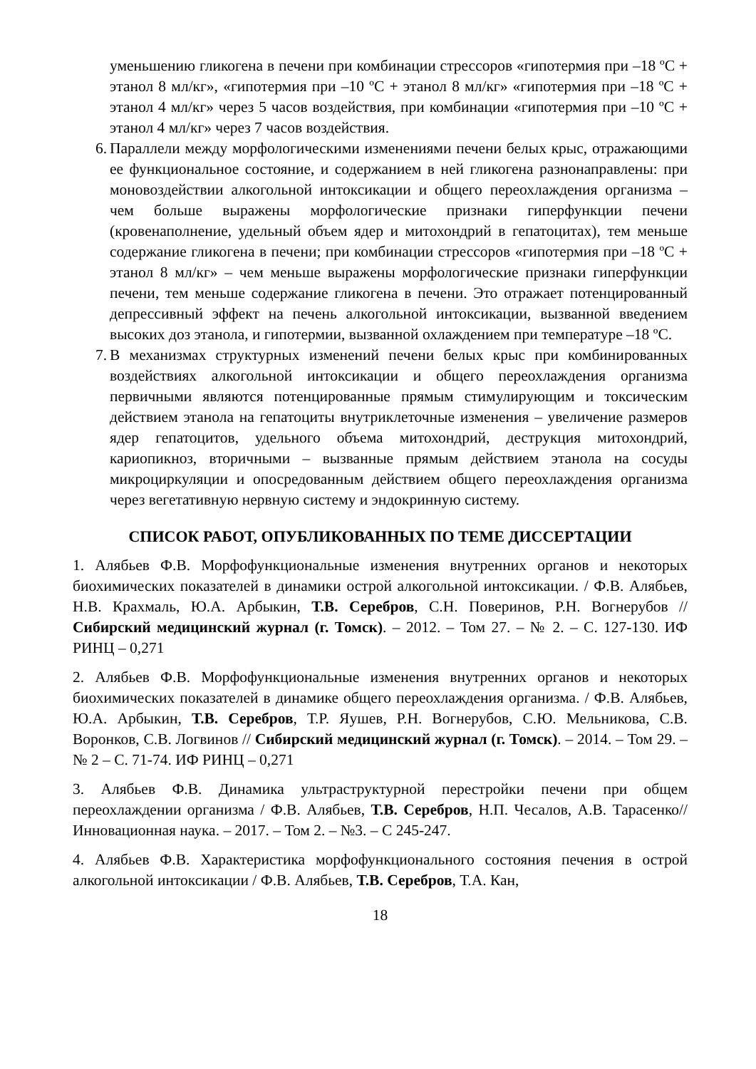уменьшению гликогена в печени при комбинации стрессоров «гипотермия при –18 ºС + этанол 8 мл/кг», «гипотермия при –10 ºС + этанол 8 мл/кг» «гипотермия при –18 ºС + этанол 4 мл/кг» через 5 часов воздействия, при комбинации «гипотермия при –10 ºС + этанол 4 мл/кг» через 7 часов воздействия.
6. Параллели между морфологическими изменениями печени белых крыс, отражающими ее функциональное состояние, и содержанием в ней гликогена разнонаправлены: при моновоздействии алкогольной интоксикации и общего переохлаждения организма – чем больше выражены морфологические признаки гиперфункции печени (кровенаполнение, удельный объем ядер и митохондрий в гепатоцитах), тем меньше содержание гликогена в печени; при комбинации стрессоров «гипотермия при –18 ºС + этанол 8 мл/кг» – чем меньше выражены морфологические признаки гиперфункции печени, тем меньше содержание гликогена в печени. Это отражает потенцированный депрессивный эффект на печень алкогольной интоксикации, вызванной введением высоких доз этанола, и гипотермии, вызванной охлаждением при температуре –18 ºС.
7. В механизмах структурных изменений печени белых крыс при комбинированных воздействиях алкогольной интоксикации и общего переохлаждения организма первичными являются потенцированные прямым стимулирующим и токсическим действием этанола на гепатоциты внутриклеточные изменения – увеличение размеров ядер гепатоцитов, удельного объема митохондрий, деструкция митохондрий, кариопикноз, вторичными – вызванные прямым действием этанола на сосуды микроциркуляции и опосредованным действием общего переохлаждения организма через вегетативную нервную систему и эндокринную систему.
СПИСОК РАБОТ, ОПУБЛИКОВАННЫХ ПО ТЕМЕ ДИССЕРТАЦИИ
1. Алябьев Ф.В. Морфофункциональные изменения внутренних органов и некоторых биохимических показателей в динамики острой алкогольной интоксикации. / Ф.В. Алябьев, Н.В. Крахмаль, Ю.А. Арбыкин, Т.В. Серебров, С.Н. Поверинов, Р.Н. Вогнерубов // Сибирский медицинский журнал (г. Томск). – 2012. – Том 27. – № 2. – С. 127-130. ИФ РИНЦ – 0,271
2. Алябьев Ф.В. Морфофункциональные изменения внутренних органов и некоторых биохимических показателей в динамике общего переохлаждения организма. / Ф.В. Алябьев, Ю.А. Арбыкин, Т.В. Серебров, Т.Р. Яушев, Р.Н. Вогнерубов, С.Ю. Мельникова, С.В. Воронков, С.В. Логвинов // Сибирский медицинский журнал (г. Томск). – 2014. – Том 29. – № 2 – С. 71-74. ИФ РИНЦ – 0,271
3. Алябьев Ф.В. Динамика ультраструктурной перестройки печени при общем переохлаждении организма / Ф.В. Алябьев, Т.В. Серебров, Н.П. Чесалов, А.В. Тарасенко// Инновационная наука. – 2017. – Том 2. – №3. – С 245-247.
4. Алябьев Ф.В. Характеристика морфофункционального состояния печения в острой алкогольной интоксикации / Ф.В. Алябьев, Т.В. Серебров, Т.А. Кан,
18